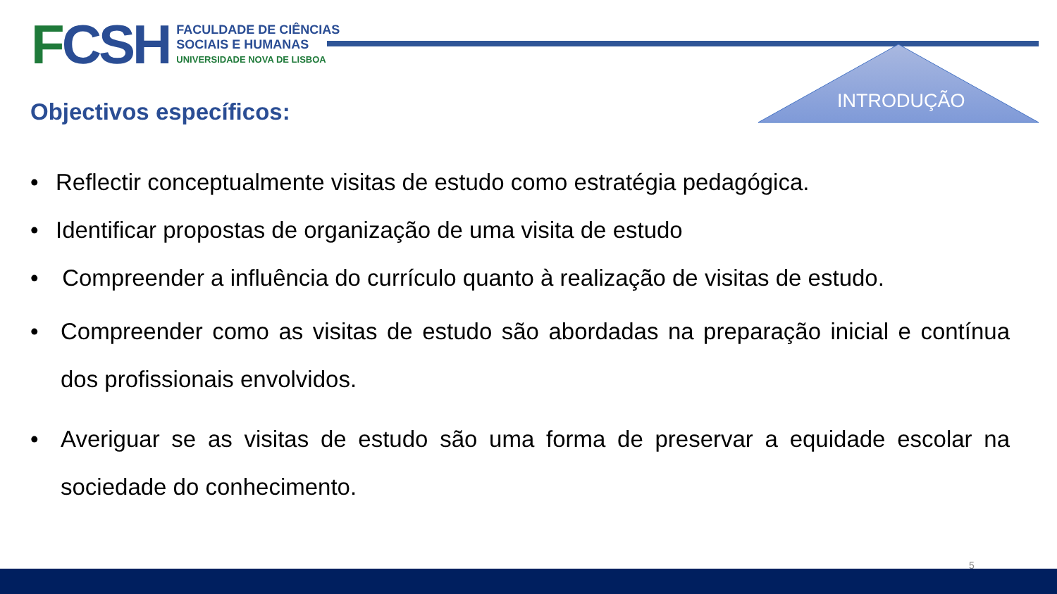FCSH
FACULDADE DE CIÊNCIAS
SOCIAIS E HUMANAS
UNIVERSIDADE NOVA DE LISBOA
INTRODUÇÃO
Objectivos específicos:
• Reflectir conceptualmente visitas de estudo como estratégia pedagógica.
• Identificar propostas de organização de uma visita de estudo
• Compreender a influência do currículo quanto à realização de visitas de estudo.
• Compreender como as visitas de estudo são abordadas na preparação inicial e contínua dos profissionais envolvidos.
• Averiguar se as visitas de estudo são uma forma de preservar a equidade escolar na sociedade do conhecimento.
5